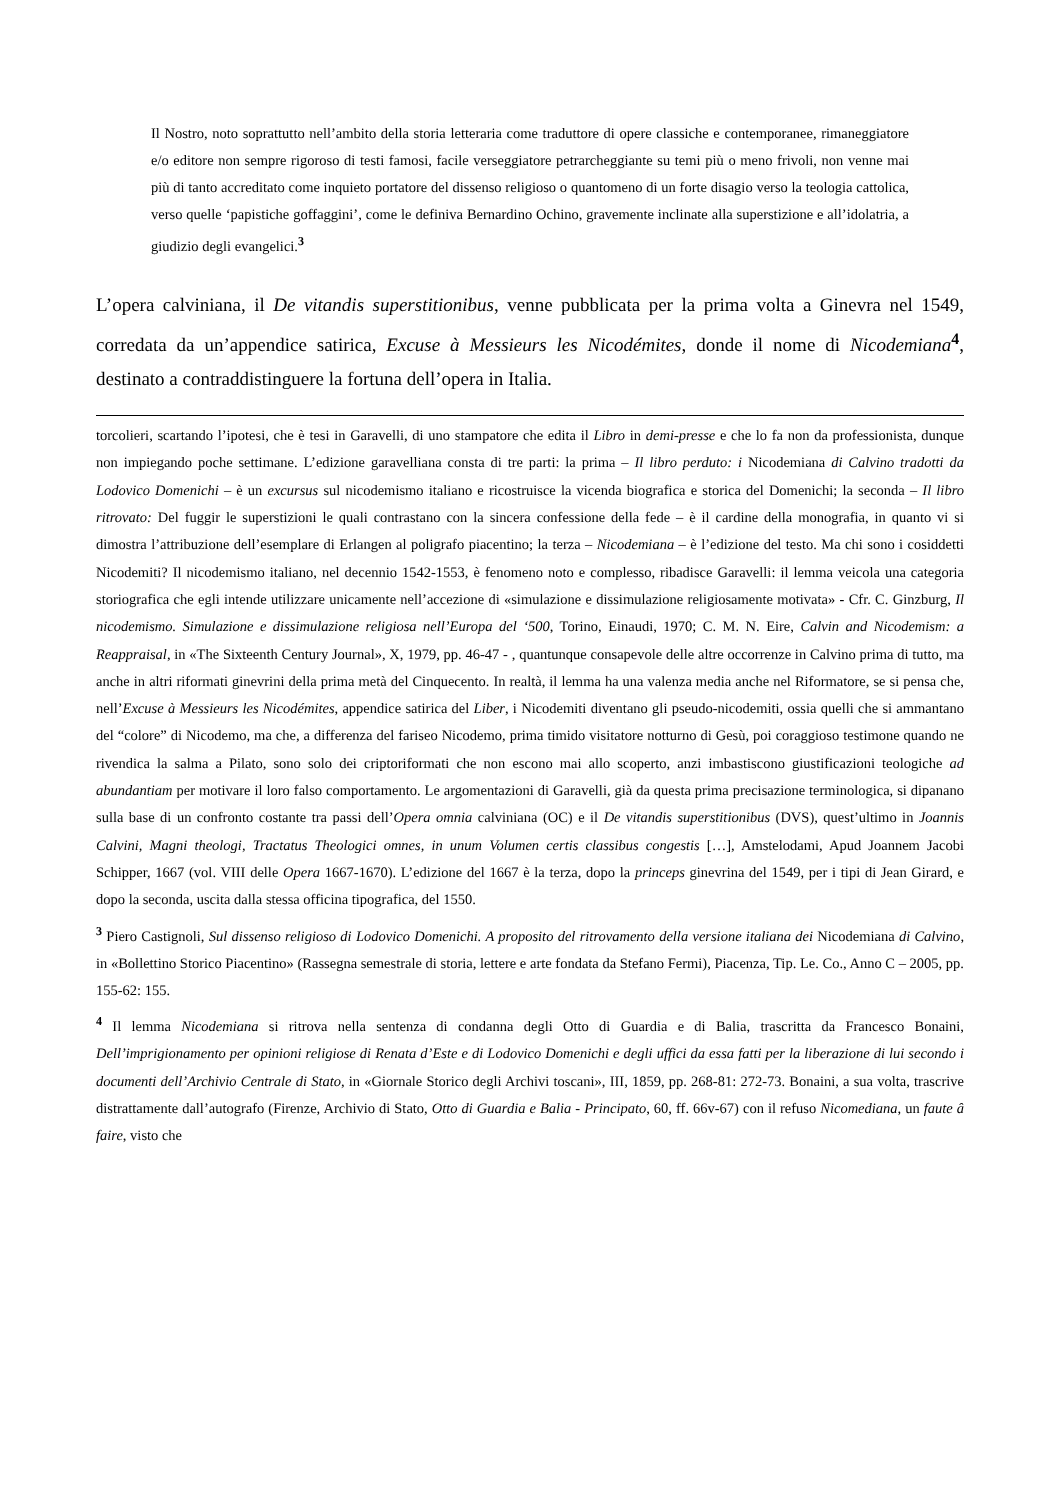Il Nostro, noto soprattutto nell’ambito della storia letteraria come traduttore di opere classiche e contemporanee, rimaneggiatore e/o editore non sempre rigoroso di testi famosi, facile verseggiatore petrarcheggiante su temi più o meno frivoli, non venne mai più di tanto accreditato come inquieto portatore del dissenso religioso o quantomeno di un forte disagio verso la teologia cattolica, verso quelle ‘papistiche goffaggini’, come le definiva Bernardino Ochino, gravemente inclinate alla superstizione e all’idolatria, a giudizio degli evangelici.<sup>3</sup>
L’opera calviniana, il De vitandis superstitionibus, venne pubblicata per la prima volta a Ginevra nel 1549, corredata da un’appendice satirica, Excuse à Messieurs les Nicodémites, donde il nome di Nicodemiana<sup>4</sup>, destinato a contraddistinguere la fortuna dell’opera in Italia.
torcolieri, scartando l’ipotesi, che è tesi in Garavelli, di uno stampatore che edita il Libro in demi-presse e che lo fa non da professionista, dunque non impiegando poche settimane. L’edizione garavelliana consta di tre parti: la prima – Il libro perduto: i Nicodemiana di Calvino tradotti da Lodovico Domenichi – è un excursus sul nicodemismo italiano e ricostruisce la vicenda biografica e storica del Domenichi; la seconda – Il libro ritrovato: Del fuggir le superstizioni le quali contrastano con la sincera confessione della fede – è il cardine della monografia, in quanto vi si dimostra l’attribuzione dell’esemplare di Erlangen al poligrafo piacentino; la terza – Nicodemiana – è l’edizione del testo. Ma chi sono i cosiddetti Nicodemiti? Il nicodemismo italiano, nel decennio 1542-1553, è fenomeno noto e complesso, ribadisce Garavelli: il lemma veicola una categoria storiografica che egli intende utilizzare unicamente nell’accezione di «simulazione e dissimulazione religiosamente motivata» - Cfr. C. Ginzburg, Il nicodemismo. Simulazione e dissimulazione religiosa nell’Europa del ‘500, Torino, Einaudi, 1970; C. M. N. Eire, Calvin and Nicodemism: a Reappraisal, in «The Sixteenth Century Journal», X, 1979, pp. 46-47 - , quantunque consapevole delle altre occorrenze in Calvino prima di tutto, ma anche in altri riformati ginevrini della prima metà del Cinquecento. In realtà, il lemma ha una valenza media anche nel Riformatore, se si pensa che, nell’Excuse à Messieurs les Nicodémites, appendice satirica del Liber, i Nicodemiti diventano gli pseudo-nicodemiti, ossia quelli che si ammantano del “colore” di Nicodemo, ma che, a differenza del fariseo Nicodemo, prima timido visitatore notturno di Gesù, poi coraggioso testimone quando ne rivendica la salma a Pilato, sono solo dei criptoriformati che non escono mai allo scoperto, anzi imbastiscono giustificazioni teologiche ad abundantiam per motivare il loro falso comportamento. Le argomentazioni di Garavelli, già da questa prima precisazione terminologica, si dipanano sulla base di un confronto costante tra passi dell’Opera omnia calviniana (OC) e il De vitandis superstitionibus (DVS), quest’ultimo in Joannis Calvini, Magni theologi, Tractatus Theologici omnes, in unum Volumen certis classibus congestis […], Amstelodami, Apud Joannem Jacobi Schipper, 1667 (vol. VIII delle Opera 1667-1670). L’edizione del 1667 è la terza, dopo la princeps ginevrina del 1549, per i tipi di Jean Girard, e dopo la seconda, uscita dalla stessa officina tipografica, del 1550.
<sup>3</sup> Piero Castignoli, Sul dissenso religioso di Lodovico Domenichi. A proposito del ritrovamento della versione italiana dei Nicodemiana di Calvino, in «Bollettino Storico Piacentino» (Rassegna semestrale di storia, lettere e arte fondata da Stefano Fermi), Piacenza, Tip. Le. Co., Anno C – 2005, pp. 155-62: 155.
<sup>4</sup> Il lemma Nicodemiana si ritrova nella sentenza di condanna degli Otto di Guardia e di Balia, trascritta da Francesco Bonaini, Dell’imprigionamento per opinioni religiose di Renata d’Este e di Lodovico Domenichi e degli uffici da essa fatti per la liberazione di lui secondo i documenti dell’Archivio Centrale di Stato, in «Giornale Storico degli Archivi toscani», III, 1859, pp. 268-81: 272-73. Bonaini, a sua volta, trascrive distrattamente dall’autografo (Firenze, Archivio di Stato, Otto di Guardia e Balia - Principato, 60, ff. 66v-67) con il refuso Nicomediana, un faute â faire, visto che